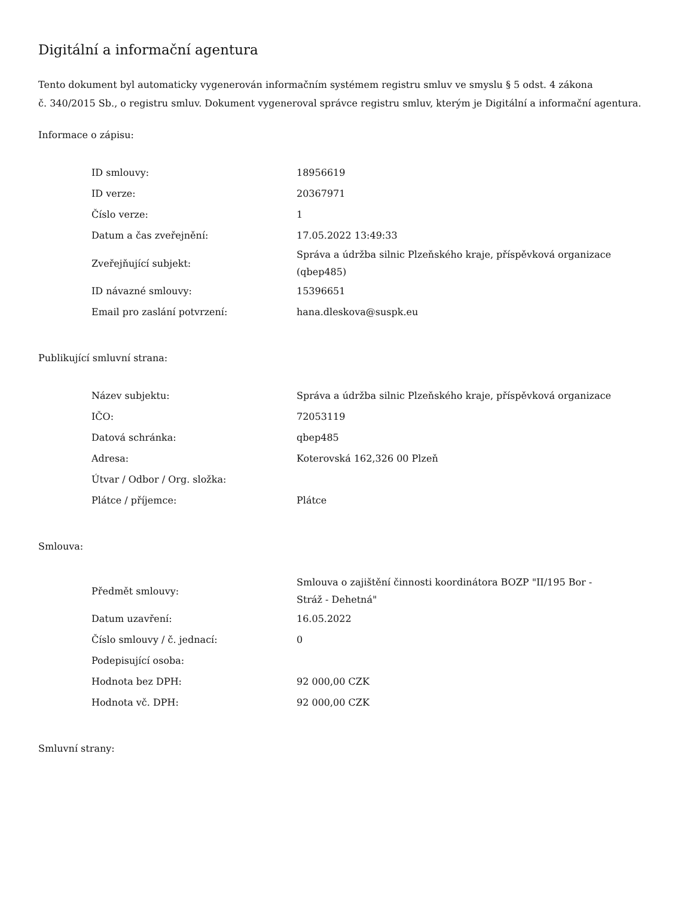Digitální a informační agentura
Tento dokument byl automaticky vygenerován informačním systémem registru smluv ve smyslu § 5 odst. 4 zákona
č. 340/2015 Sb., o registru smluv. Dokument vygeneroval správce registru smluv, kterým je Digitální a informační agentura.
Informace o zápisu:
| ID smlouvy: | 18956619 |
| ID verze: | 20367971 |
| Číslo verze: | 1 |
| Datum a čas zveřejnění: | 17.05.2022 13:49:33 |
| Zveřejňující subjekt: | Správa a údržba silnic Plzeňského kraje, příspěvková organizace (qbep485) |
| ID návazné smlouvy: | 15396651 |
| Email pro zaslání potvrzení: | hana.dleskova@suspk.eu |
Publikující smluvní strana:
| Název subjektu: | Správa a údržba silnic Plzeňského kraje, příspěvková organizace |
| IČO: | 72053119 |
| Datová schránka: | qbep485 |
| Adresa: | Koterovská 162,326 00 Plzeň |
| Útvar / Odbor / Org. složka: | |
| Plátce / příjemce: | Plátce |
Smlouva:
| Předmět smlouvy: | Smlouva o zajištění činnosti koordinátora BOZP "II/195 Bor - Stráž - Dehetná" |
| Datum uzavření: | 16.05.2022 |
| Číslo smlouvy / č. jednací: | 0 |
| Podepisující osoba: | |
| Hodnota bez DPH: | 92 000,00 CZK |
| Hodnota vč. DPH: | 92 000,00 CZK |
Smluvní strany: